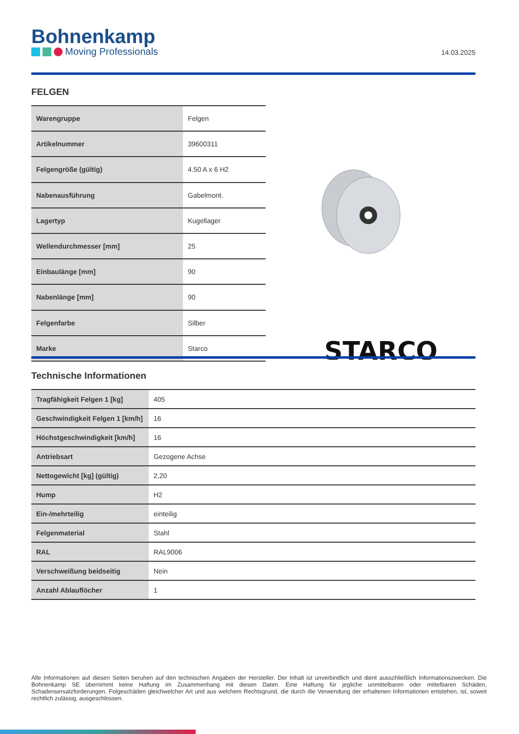Bohnenkamp
Moving Professionals
14.03.2025
FELGEN
| Warengruppe | Felgen |
| Artikelnummer | 39600311 |
| Felgengröße (gültig) | 4.50 A x 6 H2 |
| Nabenausführung | Gabelmont. |
| Lagertyp | Kugellager |
| Wellendurchmesser [mm] | 25 |
| Einbaulänge [mm] | 90 |
| Nabenlänge [mm] | 90 |
| Felgenfarbe | Silber |
| Marke | Starco |
STARCO
Technische Informationen
| Tragfähigkeit Felgen 1 [kg] | 405 |
| Geschwindigkeit Felgen 1 [km/h] | 16 |
| Höchstgeschwindigkeit [km/h] | 16 |
| Antriebsart | Gezogene Achse |
| Nettogewicht [kg] (gültig) | 2,20 |
| Hump | H2 |
| Ein-/mehrteilig | einteilig |
| Felgenmaterial | Stahl |
| RAL | RAL9006 |
| Verschweißung beidseitig | Nein |
| Anzahl Ablauflöcher | 1 |
Alle Informationen auf diesen Seiten beruhen auf den technischen Angaben der Hersteller. Der Inhalt ist unverbindlich und dient ausschließlich Informationszwecken. Die Bohnenkamp SE übernimmt keine Haftung im Zusammenhang mit diesen Daten. Eine Haftung für jegliche unmittelbaren oder mittelbaren Schäden, Schadensersatzforderungen, Folgeschäden gleichwelcher Art und aus welchem Rechtsgrund, die durch die Verwendung der erhaltenen Informationen entstehen, ist, soweit rechtlich zulässig, ausgeschlossen.